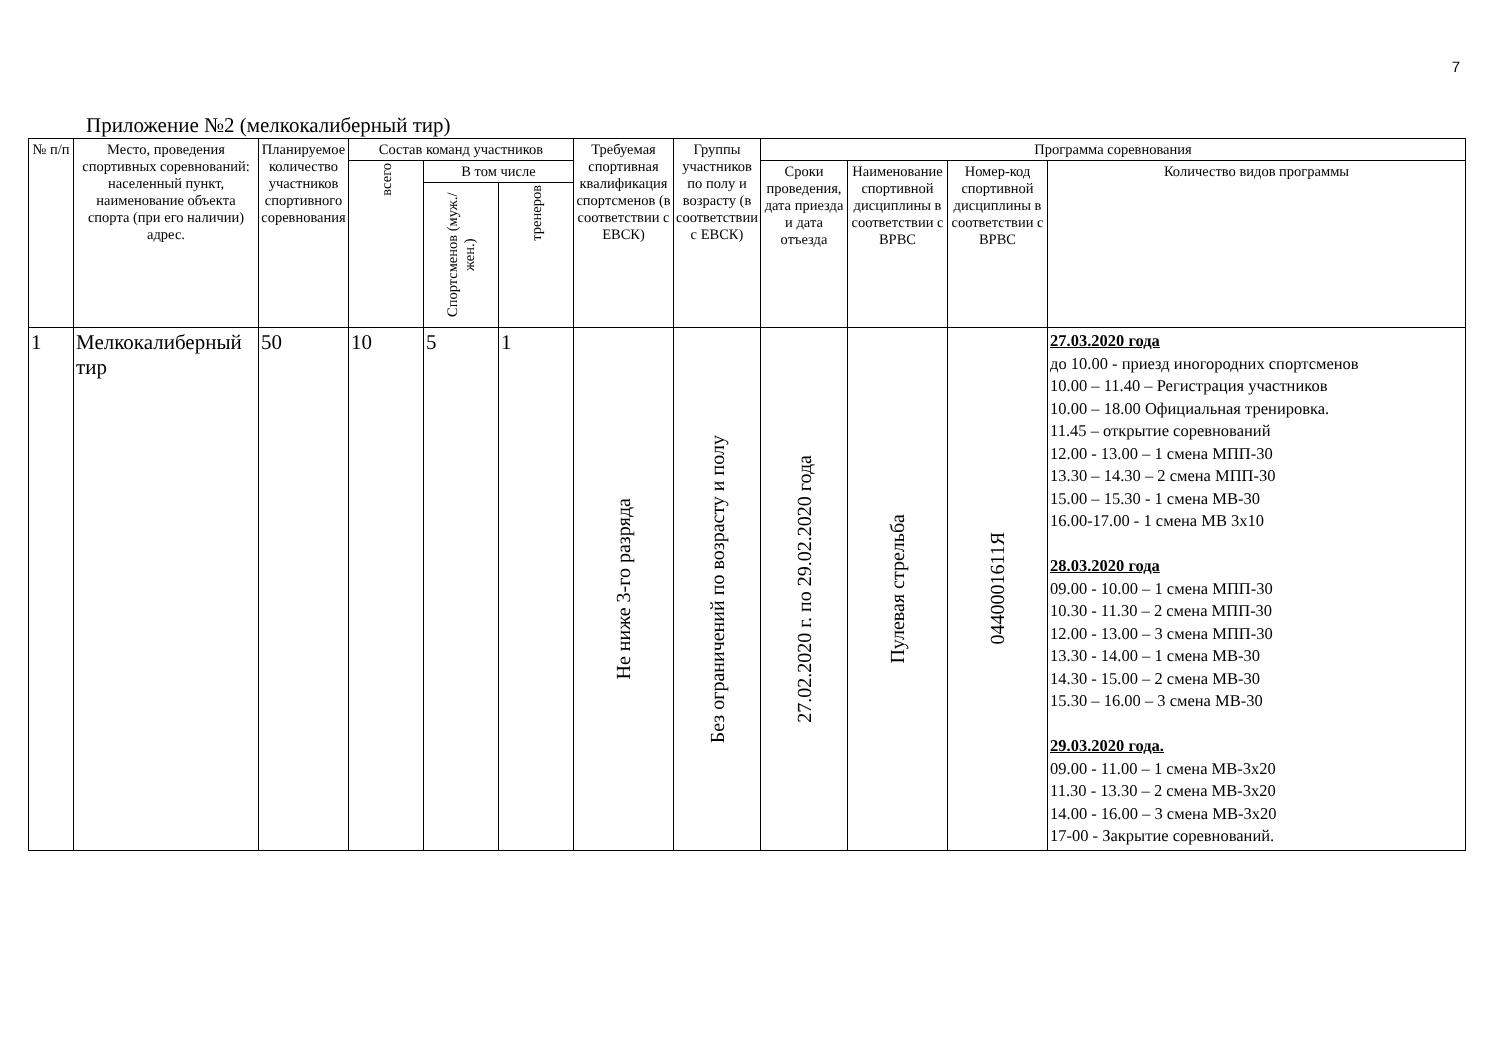7
Приложение №2 (мелкокалиберный тир)
| № п/п | Место, проведения спортивных соревнований: населенный пункт, наименование объекта спорта (при его наличии) адрес. | Планируемое количество участников спортивного соревнования | Состав команд участников | | | Требуемая спортивная квалификация спортсменов (в соответствии с ЕВСК) | Группы участников по полу и возрасту (в соответствии с ЕВСК) | Программа соревнования | | | |
| --- | --- | --- | --- | --- | --- | --- | --- | --- | --- | --- | --- |
| | | | всего | В том числе | | | | Сроки проведения, дата приезда и дата отъезда | Наименование спортивной дисциплины в соответствии с ВРВС | Номер-код спортивной дисциплины в соответствии с ВРВС | Количество видов программы |
| | | | | Спортсменов (муж./жен.) | тренеров | | | | | | |
| 1 | Мелкокалиберный тир | 50 | 10 | 5 | 1 | Не ниже 3-го разряда | Без ограничений по возрасту и полу | 27.02.2020 г. по 29.02.2020 года | Пулевая стрельба | 0440001611Я | 27.03.2020 года до 10.00 - приезд иногородних спортсменов 10.00 – 11.40 – Регистрация участников 10.00 – 18.00 Официальная тренировка. 11.45 – открытие соревнований 12.00 - 13.00 – 1 смена МПП-30 13.30 – 14.30 – 2 смена МПП-30 15.00 – 15.30 - 1 смена МВ-30 16.00-17.00 - 1 смена МВ 3х10 28.03.2020 года 09.00 - 10.00 – 1 смена МПП-30 10.30 - 11.30 – 2 смена МПП-30 12.00 - 13.00 – 3 смена МПП-30 13.30 - 14.00 – 1 смена МВ-30 14.30 - 15.00 – 2 смена МВ-30 15.30 – 16.00 – 3 смена МВ-30 29.03.2020 года. 09.00 - 11.00 – 1 смена МВ-3х20 11.30 - 13.30 – 2 смена МВ-3х20 14.00 - 16.00 – 3 смена МВ-3х20 17-00 - Закрытие соревнований. |